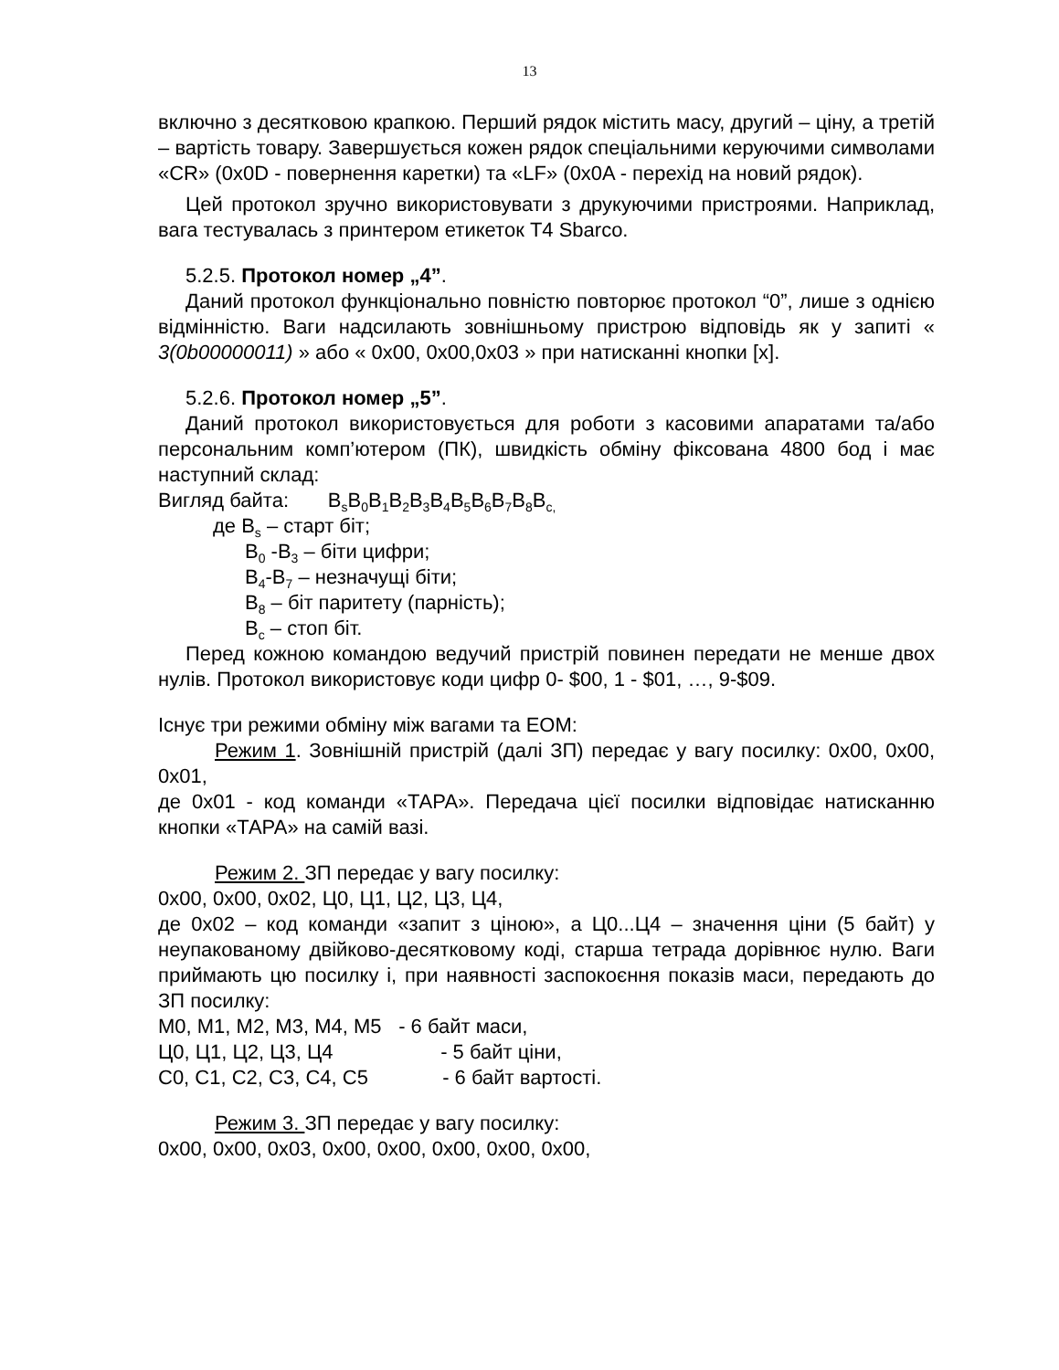13
включно з десятковою крапкою. Перший рядок містить масу, другий – ціну, а третій – вартість товару. Завершується кожен рядок спеціальними керуючими символами «CR» (0x0D - повернення каретки) та «LF» (0x0A - перехід на новий рядок).
Цей протокол зручно використовувати з друкуючими пристроями. Наприклад, вага тестувалась з принтером етикеток T4 Sbarco.
5.2.5. Протокол номер „4”.
Даний протокол функціонально повністю повторює протокол “0”, лише з однією відмінністю. Ваги надсилають зовнішньому пристрою відповідь як у запиті « 3(0b00000011) » або « 0x00, 0x00,0x03 » при натисканні кнопки [x].
5.2.6. Протокол номер „5”.
Даний протокол використовується для роботи з касовими апаратами та/або персональним комп’ютером (ПК), швидкість обміну фіксована 4800 бод і має наступний склад:
Вигляд байта: B<sub>s</sub>B<sub>0</sub>B<sub>1</sub>B<sub>2</sub>B<sub>3</sub>B<sub>4</sub>B<sub>5</sub>B<sub>6</sub>B<sub>7</sub>B<sub>8</sub>B<sub>c,</sub>
де B<sub>s</sub> – старт біт;
B<sub>0</sub> -B<sub>3</sub> – біти цифри;
B<sub>4</sub>-B<sub>7</sub> – незначущі біти;
B<sub>8</sub> – біт паритету (парність);
B<sub>c</sub> – стоп біт.
Перед кожною командою ведучий пристрій повинен передати не менше двох нулів. Протокол використовує коди цифр 0- $00, 1 - $01, …, 9-$09.
Існує три режими обміну між вагами та ЕОМ:
Режим 1. Зовнішній пристрій (далі ЗП) передає у вагу посилку: 0x00, 0x00, 0x01,
де 0x01 - код команди «ТАРА». Передача цієї посилки відповідає натисканню кнопки «ТАРА» на самій вазі.
Режим 2. ЗП передає у вагу посилку:
0x00, 0x00, 0x02, Ц0, Ц1, Ц2, Ц3, Ц4,
де 0x02 – код команди «запит з ціною», а Ц0...Ц4 – значення ціни (5 байт) у неупакованому двійково-десятковому коді, старша тетрада дорівнює нулю. Ваги приймають цю посилку і, при наявності заспокоєння показів маси, передають до ЗП посилку:
M0, M1, M2, M3, M4, M5 - 6 байт маси,
Ц0, Ц1, Ц2, Ц3, Ц4 - 5 байт ціни,
С0, С1, С2, С3, С4, С5 - 6 байт вартості.
Режим 3. ЗП передає у вагу посилку:
0x00, 0x00, 0x03, 0x00, 0x00, 0x00, 0x00, 0x00,